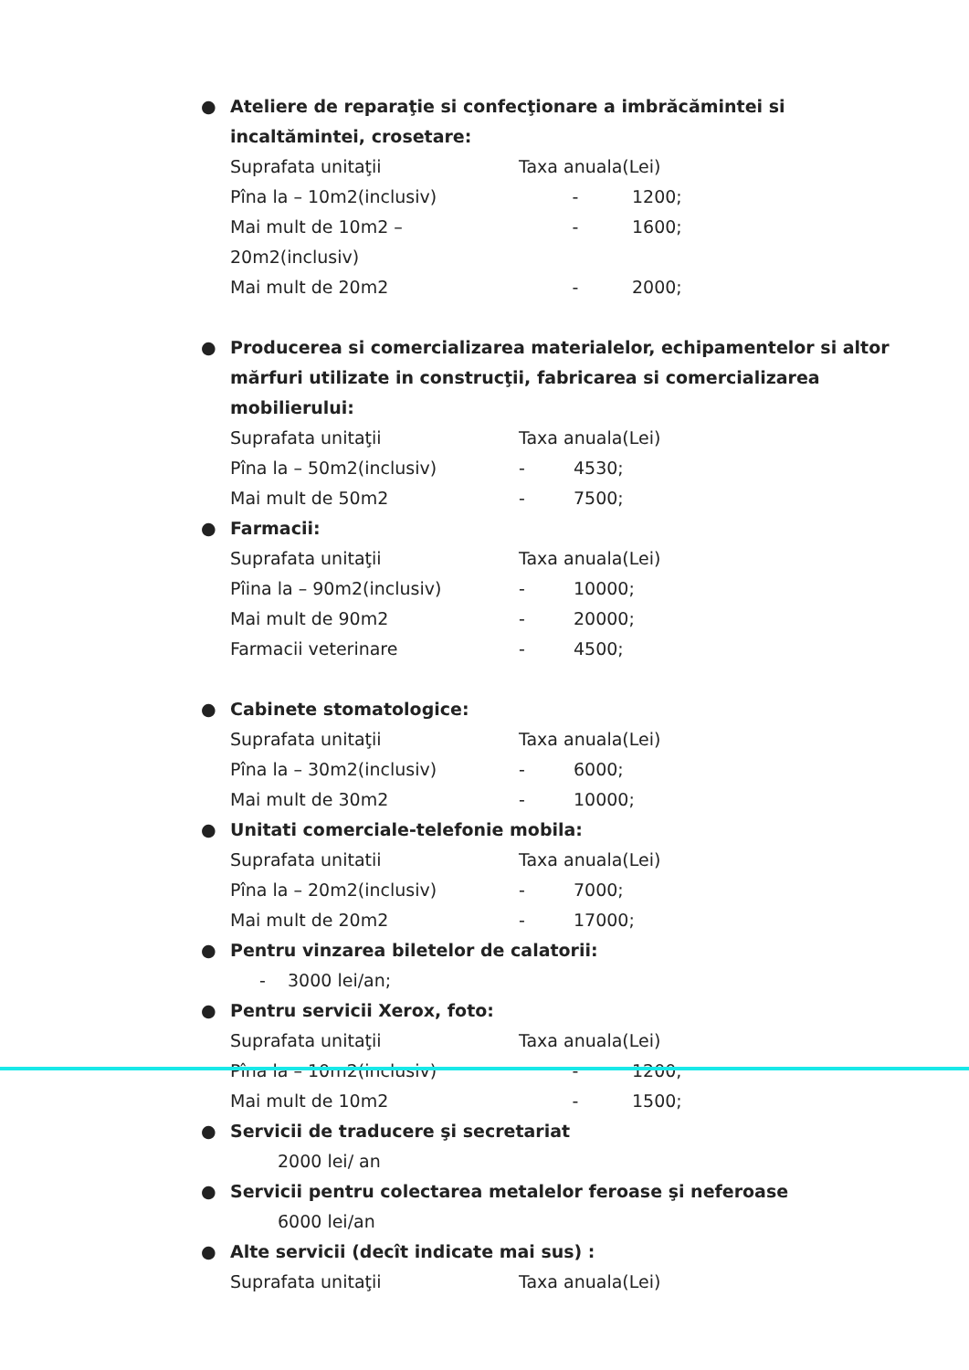●
Ateliere de reparaţie si confecţionare a imbrăcămintei si incaltămintei, crosetare:
Suprafata unitaţii Taxa anuala(Lei)
Pîna la – 10m2(inclusiv) - 1200;
Mai mult de 10m2 – 20m2(inclusiv) - 1600;
Mai mult de 20m2 - 2000;
●
Producerea si comercializarea materialelor, echipamentelor si altor mărfuri utilizate in construcţii, fabricarea si comercializarea mobilierului:
Suprafata unitaţii Taxa anuala(Lei)
Pîna la – 50m2(inclusiv) - 4530;
Mai mult de 50m2 - 7500;
●
Farmacii:
Suprafata unitaţii Taxa anuala(Lei)
Pîina la – 90m2(inclusiv) - 10000;
Mai mult de 90m2 - 20000;
Farmacii veterinare - 4500;
●
Cabinete stomatologice:
Suprafata unitaţii Taxa anuala(Lei)
Pîna la – 30m2(inclusiv) - 6000;
Mai mult de 30m2 - 10000;
●
Unitati comerciale-telefonie mobila:
Suprafata unitatii Taxa anuala(Lei)
Pîna la – 20m2(inclusiv) - 7000;
Mai mult de 20m2 - 17000;
●
Pentru vinzarea biletelor de calatorii:
- 3000 lei/an;
●
Pentru servicii Xerox, foto:
Suprafata unitaţii Taxa anuala(Lei)
Pîna la – 10m2(inclusiv) - 1200;
Mai mult de 10m2 - 1500;
●
Servicii de traducere şi secretariat
2000 lei/ an
●
Servicii pentru colectarea metalelor feroase şi neferoase
6000 lei/an
●
Alte servicii (decît indicate mai sus) :
Suprafata unitaţii Taxa anuala(Lei)